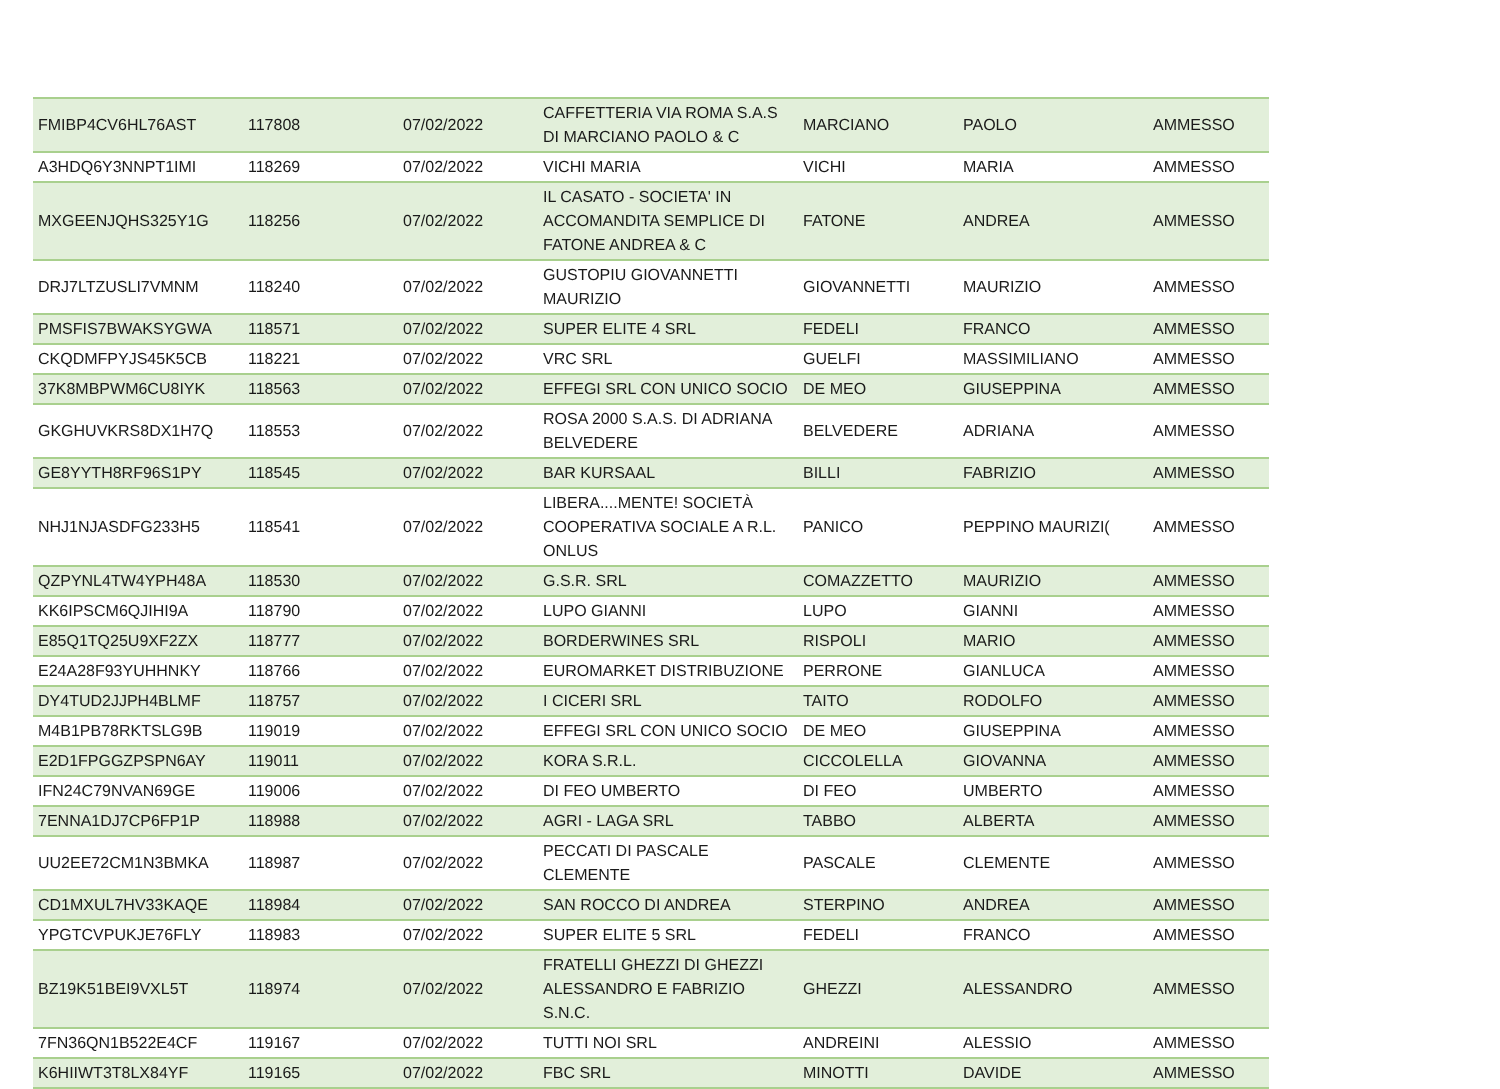| FMIBP4CV6HL76AST | 117808 | 07/02/2022 | CAFFETTERIA VIA ROMA S.A.S DI MARCIANO PAOLO & C | MARCIANO | PAOLO | AMMESSO |
| A3HDQ6Y3NNPT1IMI | 118269 | 07/02/2022 | VICHI MARIA | VICHI | MARIA | AMMESSO |
| MXGEENJQHS325Y1G | 118256 | 07/02/2022 | IL CASATO - SOCIETA' IN ACCOMANDITA SEMPLICE DI FATONE ANDREA & C | FATONE | ANDREA | AMMESSO |
| DRJ7LTZUSLI7VMNM | 118240 | 07/02/2022 | GUSTOPIU GIOVANNETTI MAURIZIO | GIOVANNETTI | MAURIZIO | AMMESSO |
| PMSFIS7BWAKSYGWA | 118571 | 07/02/2022 | SUPER ELITE 4 SRL | FEDELI | FRANCO | AMMESSO |
| CKQDMFPYJS45K5CB | 118221 | 07/02/2022 | VRC SRL | GUELFI | MASSIMILIANO | AMMESSO |
| 37K8MBPWM6CU8IYK | 118563 | 07/02/2022 | EFFEGI SRL CON UNICO SOCIO | DE MEO | GIUSEPPINA | AMMESSO |
| GKGHUVKRS8DX1H7Q | 118553 | 07/02/2022 | ROSA 2000 S.A.S. DI ADRIANA BELVEDERE | BELVEDERE | ADRIANA | AMMESSO |
| GE8YYTH8RF96S1PY | 118545 | 07/02/2022 | BAR KURSAAL | BILLI | FABRIZIO | AMMESSO |
| NHJ1NJASDFG233H5 | 118541 | 07/02/2022 | LIBERA....MENTE! SOCIETÀ COOPERATIVA SOCIALE A R.L. ONLUS | PANICO | PEPPINO MAURIZI( | AMMESSO |
| QZPYNL4TW4YPH48A | 118530 | 07/02/2022 | G.S.R. SRL | COMAZZETTO | MAURIZIO | AMMESSO |
| KK6IPSCM6QJIHI9A | 118790 | 07/02/2022 | LUPO GIANNI | LUPO | GIANNI | AMMESSO |
| E85Q1TQ25U9XF2ZX | 118777 | 07/02/2022 | BORDERWINES SRL | RISPOLI | MARIO | AMMESSO |
| E24A28F93YUHHNKY | 118766 | 07/02/2022 | EUROMARKET DISTRIBUZIONE | PERRONE | GIANLUCA | AMMESSO |
| DY4TUD2JJPH4BLMF | 118757 | 07/02/2022 | I CICERI SRL | TAITO | RODOLFO | AMMESSO |
| M4B1PB78RKTSLG9B | 119019 | 07/02/2022 | EFFEGI SRL CON UNICO SOCIO | DE MEO | GIUSEPPINA | AMMESSO |
| E2D1FPGGZPSPN6AY | 119011 | 07/02/2022 | KORA S.R.L. | CICCOLELLA | GIOVANNA | AMMESSO |
| IFN24C79NVAN69GE | 119006 | 07/02/2022 | DI FEO UMBERTO | DI FEO | UMBERTO | AMMESSO |
| 7ENNA1DJ7CP6FP1P | 118988 | 07/02/2022 | AGRI - LAGA SRL | TABBO | ALBERTA | AMMESSO |
| UU2EE72CM1N3BMKA | 118987 | 07/02/2022 | PECCATI DI PASCALE CLEMENTE | PASCALE | CLEMENTE | AMMESSO |
| CD1MXUL7HV33KAQE | 118984 | 07/02/2022 | SAN ROCCO DI ANDREA | STERPINO | ANDREA | AMMESSO |
| YPGTCVPUKJE76FLY | 118983 | 07/02/2022 | SUPER ELITE 5 SRL | FEDELI | FRANCO | AMMESSO |
| BZ19K51BEI9VXL5T | 118974 | 07/02/2022 | FRATELLI GHEZZI DI GHEZZI ALESSANDRO E FABRIZIO S.N.C. | GHEZZI | ALESSANDRO | AMMESSO |
| 7FN36QN1B522E4CF | 119167 | 07/02/2022 | TUTTI NOI SRL | ANDREINI | ALESSIO | AMMESSO |
| K6HIIWT3T8LX84YF | 119165 | 07/02/2022 | FBC SRL | MINOTTI | DAVIDE | AMMESSO |